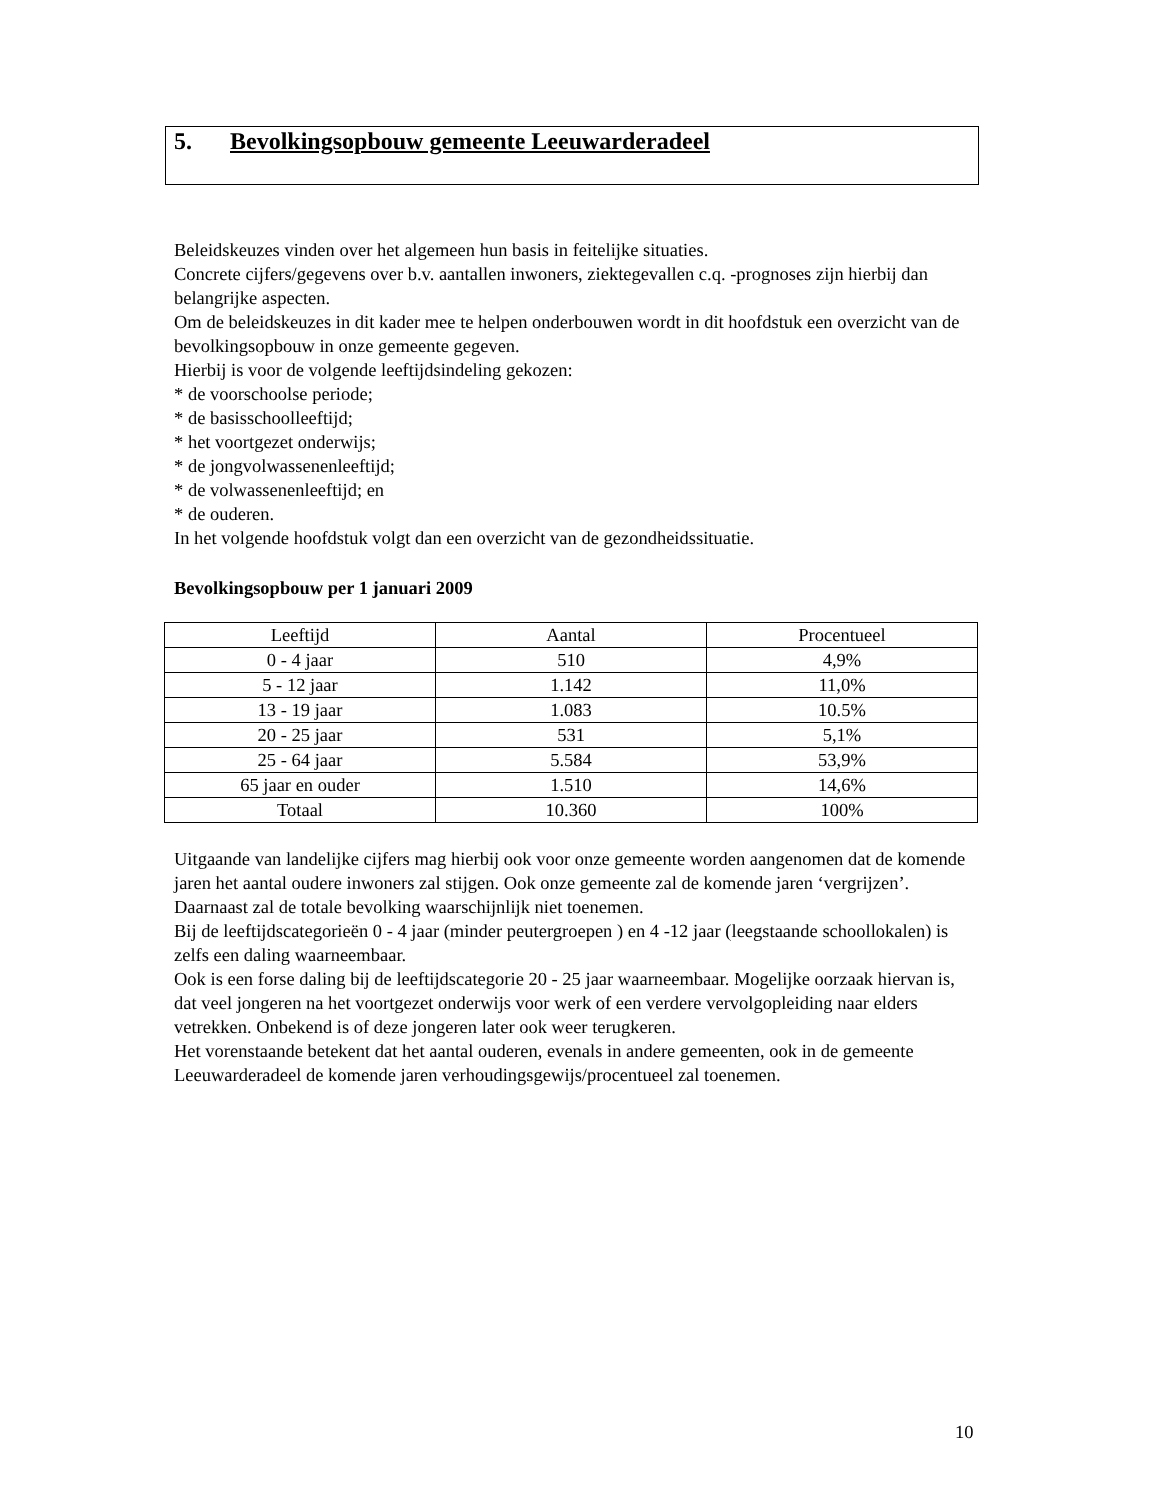5. Bevolkingsopbouw gemeente Leeuwarderadeel
Beleidskeuzes vinden over het algemeen hun basis in feitelijke situaties.
Concrete cijfers/gegevens over b.v. aantallen inwoners, ziektegevallen c.q. -prognoses zijn hierbij dan belangrijke aspecten.
Om de beleidskeuzes in dit kader mee te helpen onderbouwen wordt in dit hoofdstuk een overzicht van de bevolkingsopbouw in onze gemeente gegeven.
Hierbij is voor de volgende leeftijdsindeling gekozen:
* de voorschoolse periode;
* de basisschoolleeftijd;
* het voortgezet onderwijs;
* de jongvolwassenenleeftijd;
* de volwassenenleeftijd; en
* de ouderen.
In het volgende hoofdstuk volgt dan een overzicht van de gezondheidssituatie.
Bevolkingsopbouw per 1 januari 2009
| Leeftijd | Aantal | Procentueel |
| --- | --- | --- |
| 0 - 4 jaar | 510 | 4,9% |
| 5 - 12 jaar | 1.142 | 11,0% |
| 13 - 19 jaar | 1.083 | 10.5% |
| 20 - 25 jaar | 531 | 5,1% |
| 25 - 64 jaar | 5.584 | 53,9% |
| 65 jaar en ouder | 1.510 | 14,6% |
| Totaal | 10.360 | 100% |
Uitgaande van landelijke cijfers mag hierbij ook voor onze gemeente worden aangenomen dat de komende jaren het aantal oudere inwoners zal stijgen. Ook onze gemeente zal de komende jaren ‘vergrijzen’.
Daarnaast zal de totale bevolking waarschijnlijk niet toenemen.
Bij de leeftijdscategorieën 0 - 4 jaar (minder peutergroepen ) en 4 -12 jaar (leegstaande schoollokalen) is zelfs een daling waarneembaar.
Ook is een forse daling bij de leeftijdscategorie 20 - 25 jaar waarneembaar. Mogelijke oorzaak hiervan is, dat veel jongeren na het voortgezet onderwijs voor werk of een verdere vervolgopleiding naar elders vetrekken. Onbekend is of deze jongeren later ook weer terugkeren.
Het vorenstaande betekent dat het aantal ouderen, evenals in andere gemeenten, ook in de gemeente Leeuwarderadeel de komende jaren verhoudingsgewijs/procentueel zal toenemen.
10